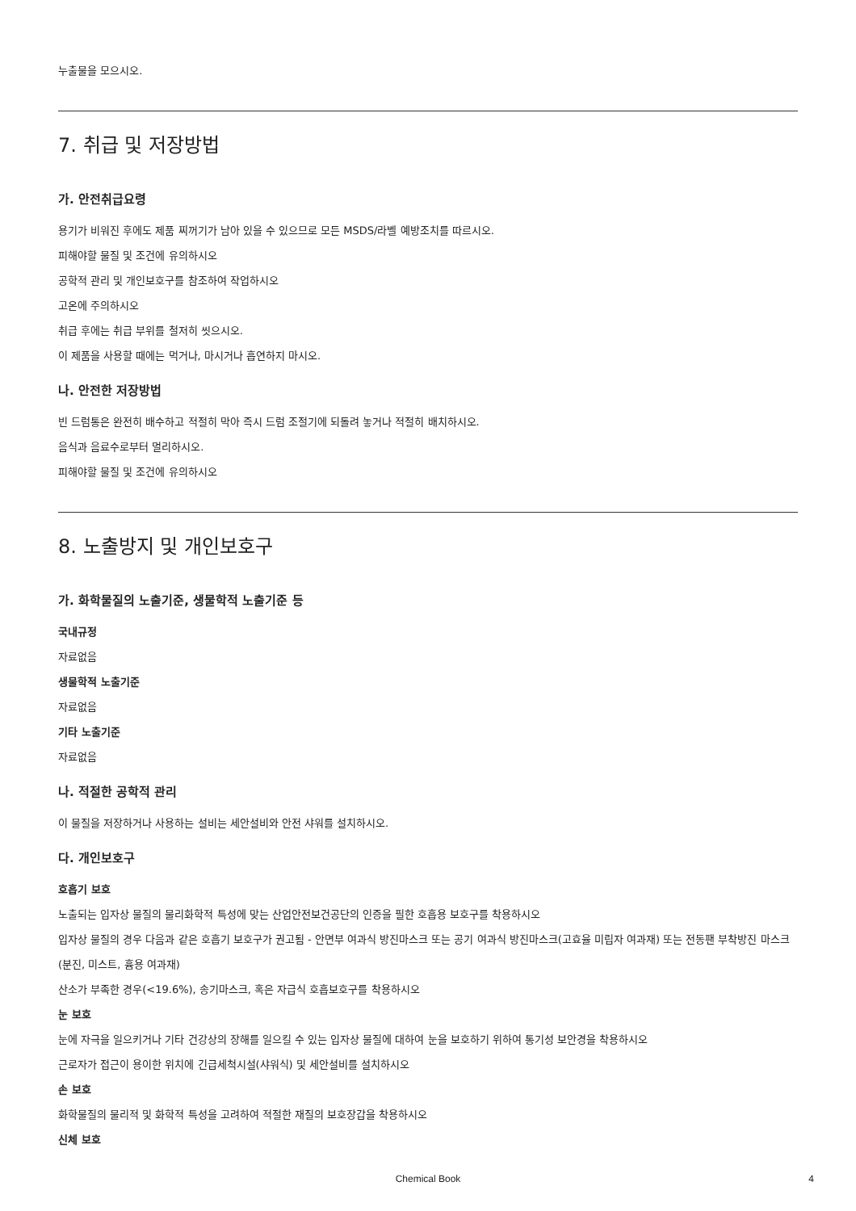누출물을 모으시오.
7. 취급 및 저장방법
가. 안전취급요령
용기가 비워진 후에도 제품 찌꺼기가 남아 있을 수 있으므로 모든 MSDS/라벨 예방조치를 따르시오.
피해야할 물질 및 조건에 유의하시오
공학적 관리 및 개인보호구를 참조하여 작업하시오
고온에 주의하시오
취급 후에는 취급 부위를 철저히 씻으시오.
이 제품을 사용할 때에는 먹거나, 마시거나 흡연하지 마시오.
나. 안전한 저장방법
빈 드럼통은 완전히 배수하고 적절히 막아 즉시 드럼 조절기에 되돌려 놓거나 적절히 배치하시오.
음식과 음료수로부터 멀리하시오.
피해야할 물질 및 조건에 유의하시오
8. 노출방지 및 개인보호구
가. 화학물질의 노출기준, 생물학적 노출기준 등
국내규정
자료없음
생물학적 노출기준
자료없음
기타 노출기준
자료없음
나. 적절한 공학적 관리
이 물질을 저장하거나 사용하는 설비는 세안설비와 안전 샤워를 설치하시오.
다. 개인보호구
호흡기 보호
노출되는 입자상 물질의 물리화학적 특성에 맞는 산업안전보건공단의 인증을 필한 호흡용 보호구를 착용하시오
입자상 물질의 경우 다음과 같은 호흡기 보호구가 권고됨 - 안면부 여과식 방진마스크 또는 공기 여과식 방진마스크(고효율 미립자 여과재) 또는 전동팬 부착방진 마스크(분진, 미스트, 흄용 여과재)
산소가 부족한 경우(<19.6%), 송기마스크, 혹은 자급식 호흡보호구를 착용하시오
눈 보호
눈에 자극을 일으키거나 기타 건강상의 장해를 일으킬 수 있는 입자상 물질에 대하여 눈을 보호하기 위하여 통기성 보안경을 착용하시오
근로자가 접근이 용이한 위치에 긴급세척시설(샤워식) 및 세안설비를 설치하시오
손 보호
화학물질의 물리적 및 화학적 특성을 고려하여 적절한 재질의 보호장갑을 착용하시오
신체 보호
Chemical Book 4